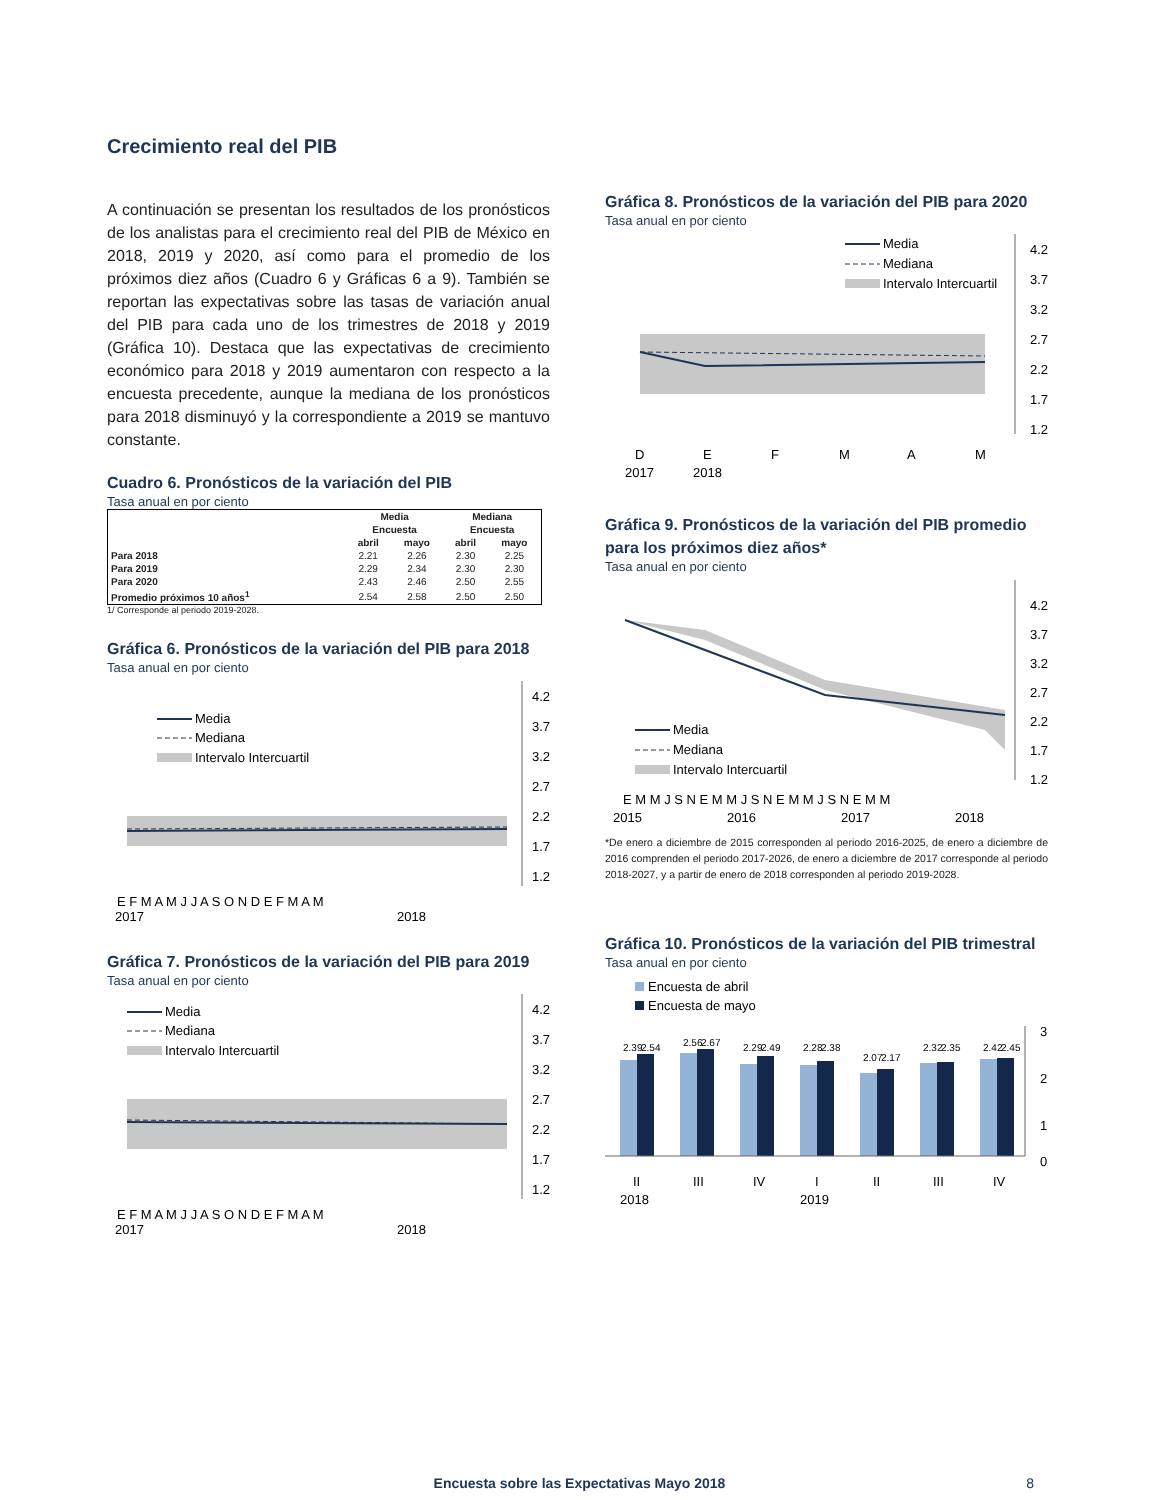Crecimiento real del PIB
A continuación se presentan los resultados de los pronósticos de los analistas para el crecimiento real del PIB de México en 2018, 2019 y 2020, así como para el promedio de los próximos diez años (Cuadro 6 y Gráficas 6 a 9). También se reportan las expectativas sobre las tasas de variación anual del PIB para cada uno de los trimestres de 2018 y 2019 (Gráfica 10). Destaca que las expectativas de crecimiento económico para 2018 y 2019 aumentaron con respecto a la encuesta precedente, aunque la mediana de los pronósticos para 2018 disminuyó y la correspondiente a 2019 se mantuvo constante.
Cuadro 6. Pronósticos de la variación del PIB
Tasa anual en por ciento
| | Media | | Mediana | |
| --- | --- | --- | --- | --- |
| | Encuesta | | Encuesta | |
| | abril | mayo | abril | mayo |
| Para 2018 | 2.21 | 2.26 | 2.30 | 2.25 |
| Para 2019 | 2.29 | 2.34 | 2.30 | 2.30 |
| Para 2020 | 2.43 | 2.46 | 2.50 | 2.55 |
| Promedio próximos 10 años<sup>1</sup> | 2.54 | 2.58 | 2.50 | 2.50 |
1/ Corresponde al periodo 2019-2028.
Gráfica 6. Pronósticos de la variación del PIB para 2018
Tasa anual en por ciento
Media
Mediana
Intervalo Intercuartil
4.2
3.7
3.2
2.7
2.2
1.7
1.2
E F M A M J J A S O N D E F M A M
2017
2018
Gráfica 7. Pronósticos de la variación del PIB para 2019
Tasa anual en por ciento
Media
Mediana
Intervalo Intercuartil
4.2
3.7
3.2
2.7
2.2
1.7
1.2
E F M A M J J A S O N D E F M A M
2017
2018
Gráfica 8. Pronósticos de la variación del PIB para 2020
Tasa anual en por ciento
Media
Mediana
Intervalo Intercuartil
4.2
3.7
3.2
2.7
2.2
1.7
1.2
D
E
F
M
A
M
2017
2018
Gráfica 9. Pronósticos de la variación del PIB promedio para los próximos diez años*
Tasa anual en por ciento
Media
Mediana
Intervalo Intercuartil
4.2
3.7
3.2
2.7
2.2
1.7
1.2
E M M J S N E M M J S N E M M J S N E M M
2015
2016
2017
2018
*De enero a diciembre de 2015 corresponden al periodo 2016-2025, de enero a diciembre de 2016 comprenden el periodo 2017-2026, de enero a diciembre de 2017 corresponde al periodo 2018-2027, y a partir de enero de 2018 corresponden al periodo 2019-2028.
Gráfica 10. Pronósticos de la variación del PIB trimestral
Tasa anual en por ciento
Encuesta de abril
Encuesta de mayo
2.39
2.54
2.56
2.67
2.29
2.49
2.28
2.38
2.07
2.17
2.32
2.35
2.42
2.45
3
2
1
0
II
III
IV
I
II
III
IV
2018
2019
Encuesta sobre las Expectativas Mayo 2018 8